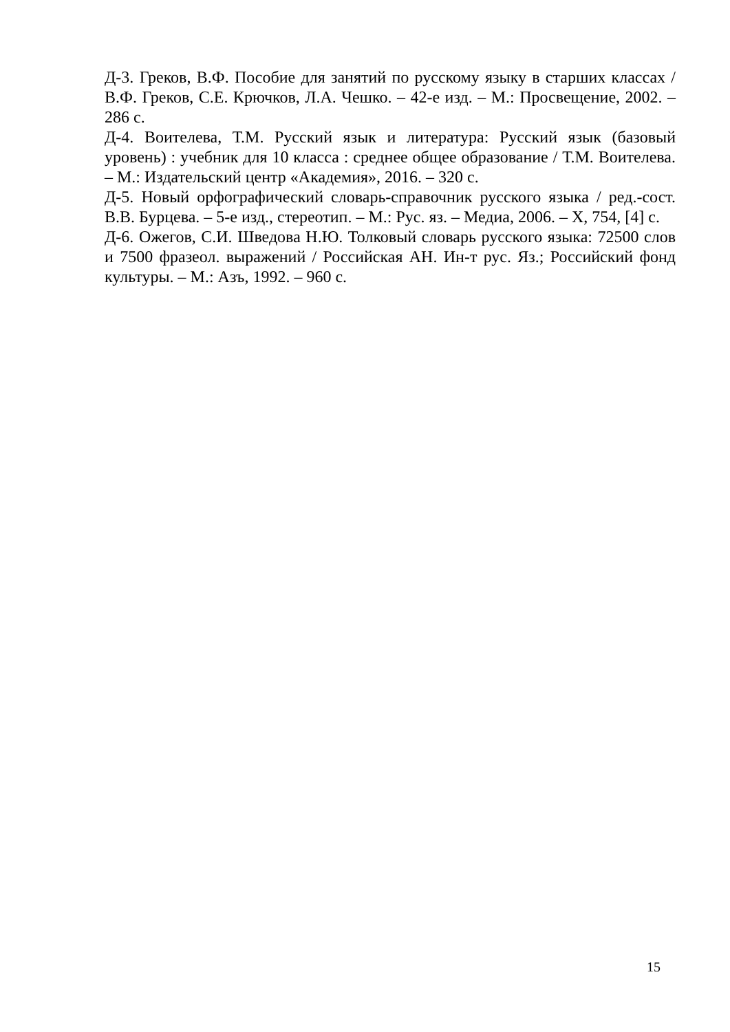Д-3. Греков, В.Ф. Пособие для занятий по русскому языку в старших классах / В.Ф. Греков, С.Е. Крючков, Л.А. Чешко. – 42-е изд. – М.: Просвещение, 2002. – 286 с.
Д-4. Воителева, Т.М. Русский язык и литература: Русский язык (базовый уровень) : учебник для 10 класса : среднее общее образование / Т.М. Воителева. – М.: Издательский центр «Академия», 2016. – 320 с.
Д-5. Новый орфографический словарь-справочник русского языка / ред.-сост. В.В. Бурцева. – 5-е изд., стереотип. – М.: Рус. яз. – Медиа, 2006. – X, 754, [4] с.
Д-6. Ожегов, С.И. Шведова Н.Ю. Толковый словарь русского языка: 72500 слов и 7500 фразеол. выражений / Российская АН. Ин-т рус. Яз.; Российский фонд культуры. – М.: Азъ, 1992. – 960 с.
15